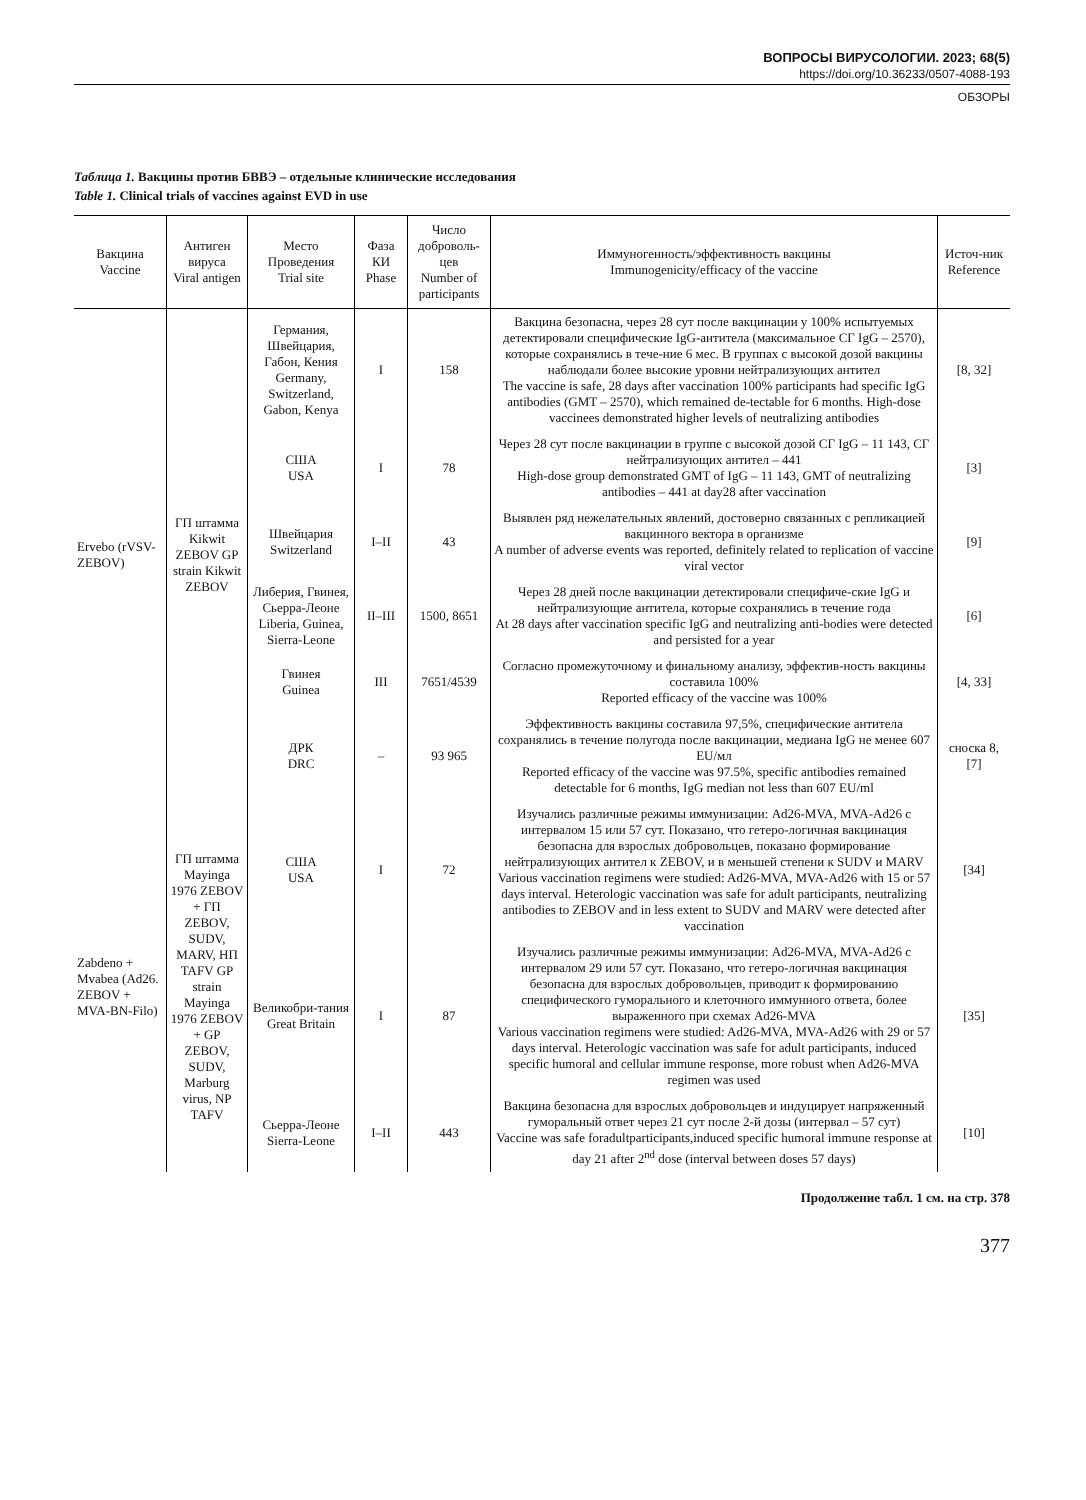ВОПРОСЫ ВИРУСОЛОГИИ. 2023; 68(5)
https://doi.org/10.36233/0507-4088-193
ОБЗОРЫ
Таблица 1. Вакцины против БВВЭ – отдельные клинические исследования
Table 1. Clinical trials of vaccines against EVD in use
| Вакцина Vaccine | Антиген вируса Viral antigen | Место Проведения Trial site | Фаза КИ Phase | Число доброволь-цев Number of participants | Иммуногенность/эффективность вакцины Immunogenicity/efficacy of the vaccine | Источ-ник Reference |
| --- | --- | --- | --- | --- | --- | --- |
| Ervebo (rVSV-ZEBOV) | ГП штамма Kikwit ZEBOV GP strain Kikwit ZEBOV | Германия, Швейцария, Габон, Кения Germany, Switzerland, Gabon, Kenya | I | 158 | Вакцина безопасна, через 28 сут после вакцинации у 100% испытуемых детектировали специфические IgG-антитела (максимальное СГ IgG – 2570), которые сохранялись в тече-ние 6 мес. В группах с высокой дозой вакцины наблюдали более высокие уровни нейтрализующих антител The vaccine is safe, 28 days after vaccination 100% participants had specific IgG antibodies (GMT – 2570), which remained de-tectable for 6 months. High-dose vaccinees demonstrated higher levels of neutralizing antibodies | [8, 32] |
| | | США USA | I | 78 | Через 28 сут после вакцинации в группе с высокой дозой СГ IgG – 11 143, СГ нейтрализующих антител – 441 High-dose group demonstrated GMT of IgG – 11 143, GMT of neutralizing antibodies – 441 at day28 after vaccination | [3] |
| | | Швейцария Switzerland | I–II | 43 | Выявлен ряд нежелательных явлений, достоверно связанных с репликацией вакцинного вектора в организме A number of adverse events was reported, definitely related to replication of vaccine viral vector | [9] |
| | | Либерия, Гвинея, Сьерра-Леоне Liberia, Guinea, Sierra-Leone | II–III | 1500, 8651 | Через 28 дней после вакцинации детектировали специфиче-ские IgG и нейтрализующие антитела, которые сохранялись в течение года At 28 days after vaccination specific IgG and neutralizing anti-bodies were detected and persisted for a year | [6] |
| | | Гвинея Guinea | III | 7651/4539 | Согласно промежуточному и финальному анализу, эффектив-ность вакцины составила 100% Reported efficacy of the vaccine was 100% | [4, 33] |
| | | ДРК DRC | – | 93 965 | Эффективность вакцины составила 97,5%, специфические антитела сохранялись в течение полугода после вакцинации, медиана IgG не менее 607 EU/мл Reported efficacy of the vaccine was 97.5%, specific antibodies remained detectable for 6 months, IgG median not less than 607 EU/ml | сноска 8, [7] |
| Zabdeno + Mvabea (Ad26. ZEBOV + MVA-BN-Filo) | ГП штамма Mayinga 1976 ZEBOV + ГП ZEBOV, SUDV, MARV, НП TAFV GP strain Mayinga 1976 ZEBOV + GP ZEBOV, SUDV, Marburg virus, NP TAFV | США USA | I | 72 | Изучались различные режимы иммунизации: Ad26-MVA, MVA-Ad26 с интервалом 15 или 57 сут. Показано, что гетеро-логичная вакцинация безопасна для взрослых добровольцев, показано формирование нейтрализующих антител к ZEBOV, и в меньшей степени к SUDV и MARV Various vaccination regimens were studied: Ad26-MVA, MVA-Ad26 with 15 or 57 days interval. Heterologic vaccination was safe for adult participants, neutralizing antibodies to ZEBOV and in less extent to SUDV and MARV were detected after vaccination | [34] |
| | | Великобри-тания Great Britain | I | 87 | Изучались различные режимы иммунизации: Ad26-MVA, MVA-Ad26 с интервалом 29 или 57 сут. Показано, что гетеро-логичная вакцинация безопасна для взрослых добровольцев, приводит к формированию специфического гуморального и клеточного иммунного ответа, более выраженного при схемах Ad26-MVA Various vaccination regimens were studied: Ad26-MVA, MVA-Ad26 with 29 or 57 days interval. Heterologic vaccination was safe for adult participants, induced specific humoral and cellular immune response, more robust when Ad26-MVA regimen was used | [35] |
| | | Сьерра-Леоне Sierra-Leone | I–II | 443 | Вакцина безопасна для взрослых добровольцев и индуцирует напряженный гуморальный ответ через 21 сут после 2-й дозы (интервал – 57 сут) Vaccine was safe foradultparticipants,induced specific humoral immune response at day 21 after 2<sup>nd</sup> dose (interval between doses 57 days) | [10] |
Продолжение табл. 1 см. на стр. 378
377